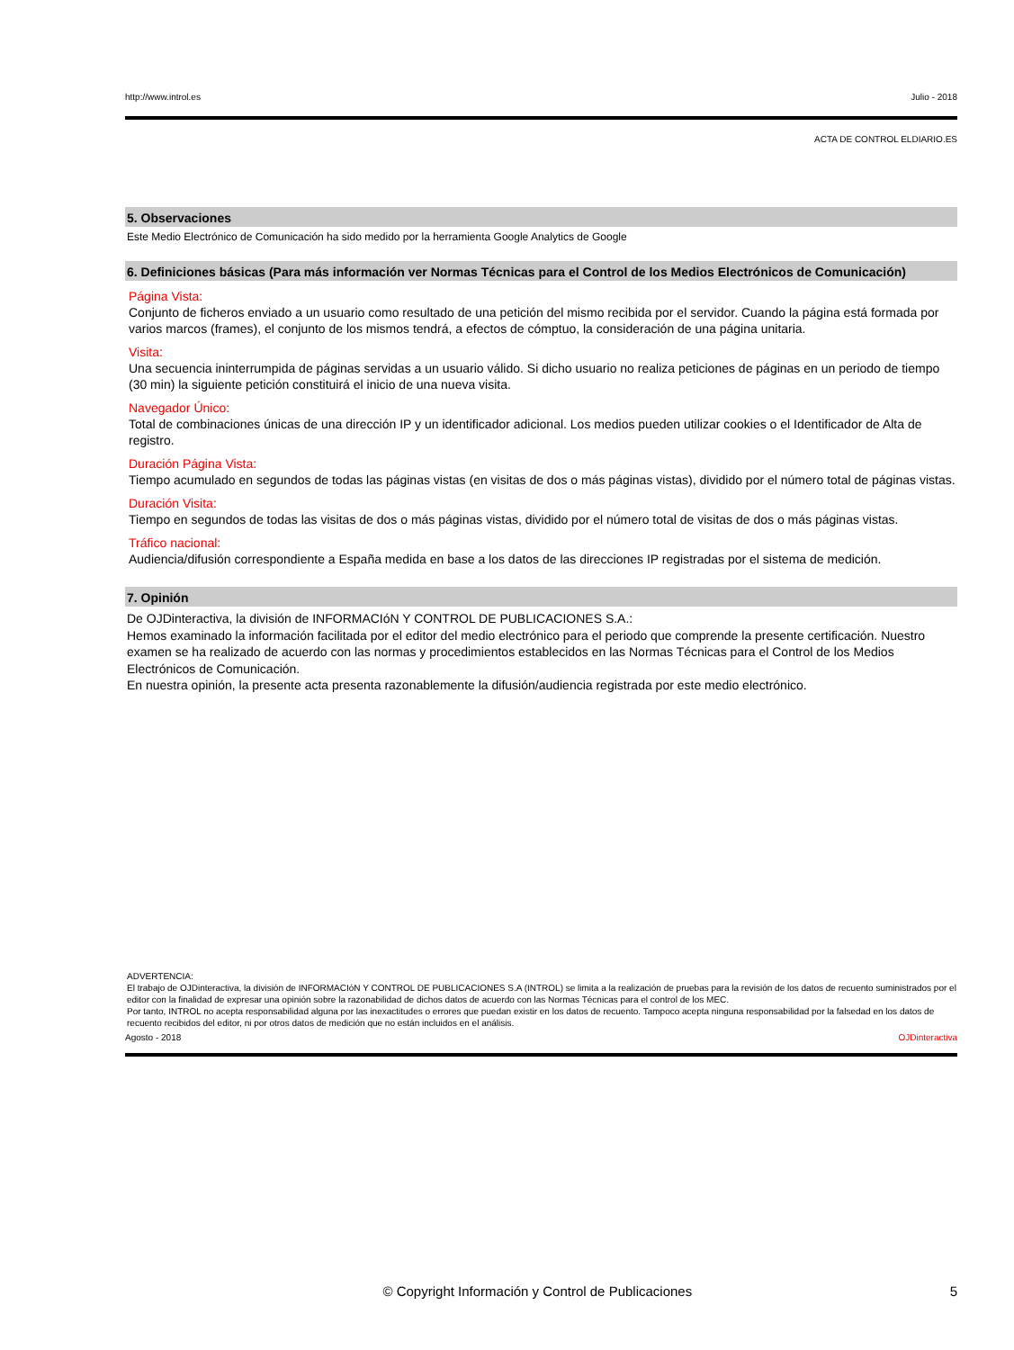http://www.introl.es Julio - 2018
ACTA DE CONTROL ELDIARIO.ES
5. Observaciones
Este Medio Electrónico de Comunicación ha sido medido por la herramienta Google Analytics de Google
6. Definiciones básicas (Para más información ver Normas Técnicas para el Control de los Medios Electrónicos de Comunicación)
Página Vista:
Conjunto de ficheros enviado a un usuario como resultado de una petición del mismo recibida por el servidor. Cuando la página está formada por varios marcos (frames), el conjunto de los mismos tendrá, a efectos de cómptuo, la consideración de una página unitaria.
Visita:
Una secuencia ininterrumpida de páginas servidas a un usuario válido. Si dicho usuario no realiza peticiones de páginas en un periodo de tiempo (30 min) la siguiente petición constituirá el inicio de una nueva visita.
Navegador Único:
Total de combinaciones únicas de una dirección IP y un identificador adicional. Los medios pueden utilizar cookies o el Identificador de Alta de registro.
Duración Página Vista:
Tiempo acumulado en segundos de todas las páginas vistas (en visitas de dos o más páginas vistas), dividido por el número total de páginas vistas.
Duración Visita:
Tiempo en segundos de todas las visitas de dos o más páginas vistas, dividido por el número total de visitas de dos o más páginas vistas.
Tráfico nacional:
Audiencia/difusión correspondiente a España medida en base a los datos de las direcciones IP registradas por el sistema de medición.
7. Opinión
De OJDinteractiva, la división de INFORMACIóN Y CONTROL DE PUBLICACIONES S.A.:
Hemos examinado la información facilitada por el editor del medio electrónico para el periodo que comprende la presente certificación. Nuestro examen se ha realizado de acuerdo con las normas y procedimientos establecidos en las Normas Técnicas para el Control de los Medios Electrónicos de Comunicación.
En nuestra opinión, la presente acta presenta razonablemente la difusión/audiencia registrada por este medio electrónico.
ADVERTENCIA:
El trabajo de OJDinteractiva, la división de INFORMACIóN Y CONTROL DE PUBLICACIONES S.A (INTROL) se limita a la realización de pruebas para la revisión de los datos de recuento suministrados por el editor con la finalidad de expresar una opinión sobre la razonabilidad de dichos datos de acuerdo con las Normas Técnicas para el control de los MEC.
Por tanto, INTROL no acepta responsabilidad alguna por las inexactitudes o errores que puedan existir en los datos de recuento. Tampoco acepta ninguna responsabilidad por la falsedad en los datos de recuento recibidos del editor, ni por otros datos de medición que no están incluidos en el análisis.
Agosto - 2018 OJDinteractiva
© Copyright Información y Control de Publicaciones 5